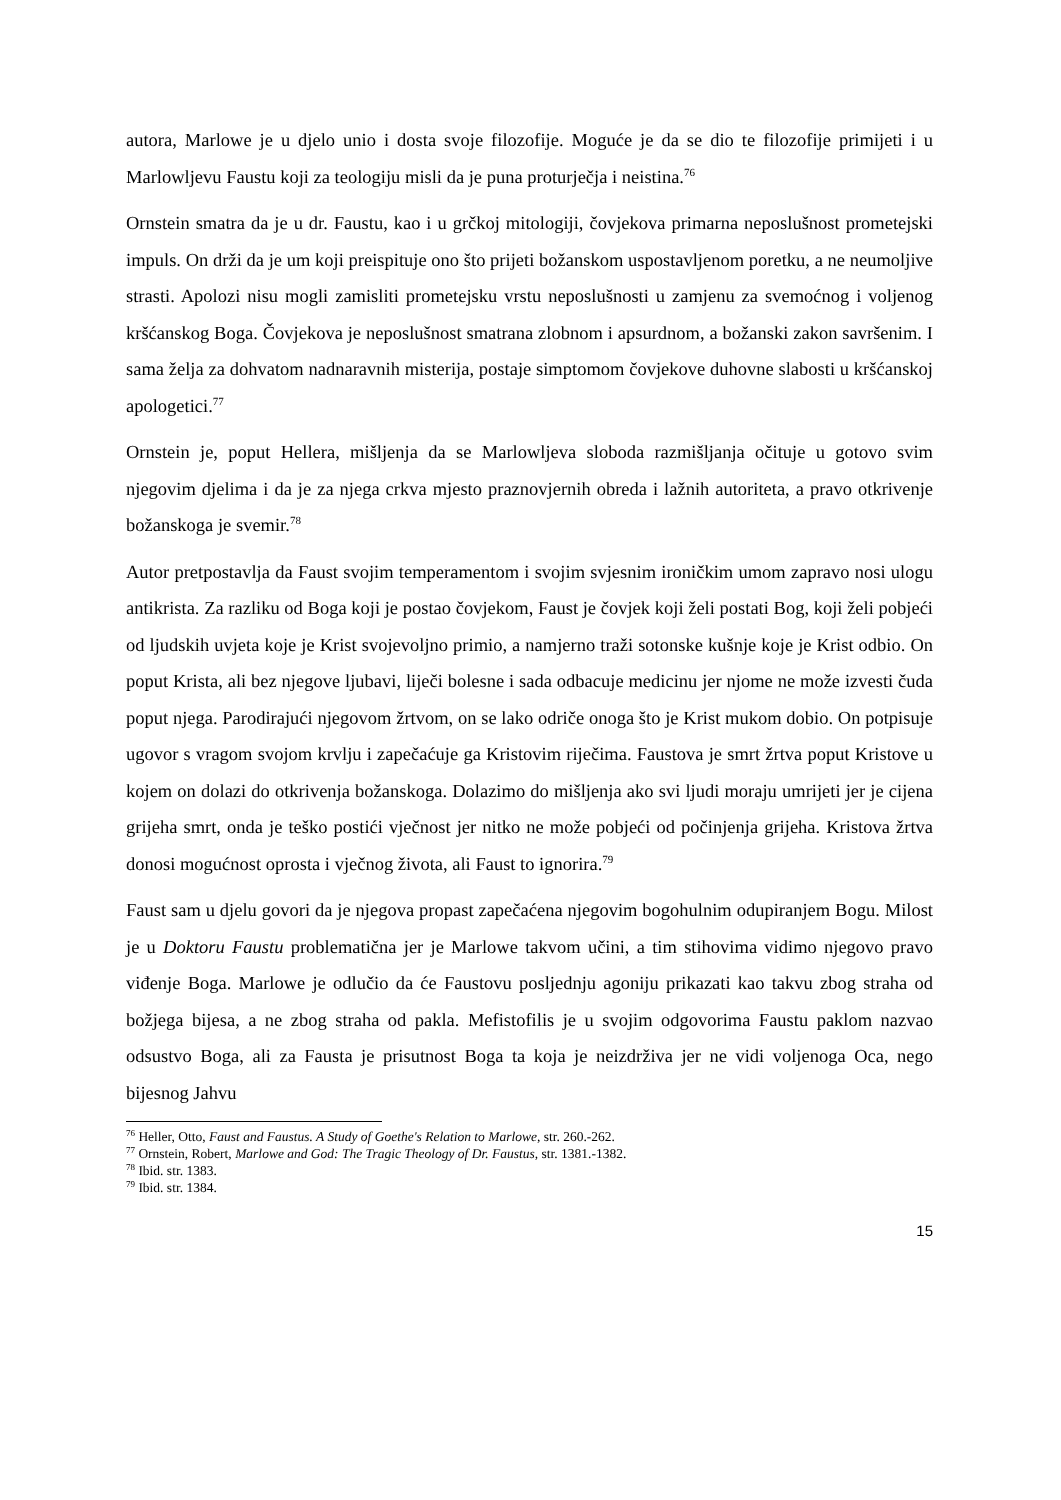autora, Marlowe je u djelo unio i dosta svoje filozofije. Moguće je da se dio te filozofije primijeti i u Marlowljevu Faustu koji za teologiju misli da je puna proturječja i neistina.<sup>76</sup>
Ornstein smatra da je u dr. Faustu, kao i u grčkoj mitologiji, čovjekova primarna neposlušnost prometejski impuls. On drži da je um koji preispituje ono što prijeti božanskom uspostavljenom poretku, a ne neumoljive strasti. Apolozi nisu mogli zamisliti prometejsku vrstu neposlušnosti u zamjenu za svemoćnog i voljenog kršćanskog Boga. Čovjekova je neposlušnost smatrana zlobnom i apsurdnom, a božanski zakon savršenim. I sama želja za dohvatom nadnaravnih misterija, postaje simptomom čovjekove duhovne slabosti u kršćanskoj apologetici.<sup>77</sup>
Ornstein je, poput Hellera, mišljenja da se Marlowljeva sloboda razmišljanja očituje u gotovo svim njegovim djelima i da je za njega crkva mjesto praznovjernih obreda i lažnih autoriteta, a pravo otkrivenje božanskoga je svemir.<sup>78</sup>
Autor pretpostavlja da Faust svojim temperamentom i svojim svjesnim ironičkim umom zapravo nosi ulogu antikrista. Za razliku od Boga koji je postao čovjekom, Faust je čovjek koji želi postati Bog, koji želi pobjeći od ljudskih uvjeta koje je Krist svojevoljno primio, a namjerno traži sotonske kušnje koje je Krist odbio. On poput Krista, ali bez njegove ljubavi, liječi bolesne i sada odbacuje medicinu jer njome ne može izvesti čuda poput njega. Parodirajući njegovom žrtvom, on se lako odriče onoga što je Krist mukom dobio. On potpisuje ugovor s vragom svojom krvlju i zapečaćuje ga Kristovim riječima. Faustova je smrt žrtva poput Kristove u kojem on dolazi do otkrivenja božanskoga. Dolazimo do mišljenja ako svi ljudi moraju umrijeti jer je cijena grijeha smrt, onda je teško postići vječnost jer nitko ne može pobjeći od počinjenja grijeha. Kristova žrtva donosi mogućnost oprosta i vječnog života, ali Faust to ignorira.<sup>79</sup>
Faust sam u djelu govori da je njegova propast zapečaćena njegovim bogohulnim odupiranjem Bogu. Milost je u Doktoru Faustu problematična jer je Marlowe takvom učini, a tim stihovima vidimo njegovo pravo viđenje Boga. Marlowe je odlučio da će Faustovu posljednju agoniju prikazati kao takvu zbog straha od božjega bijesa, a ne zbog straha od pakla. Mefistofilis je u svojim odgovorima Faustu paklom nazvao odsustvo Boga, ali za Fausta je prisutnost Boga ta koja je neizdrživa jer ne vidi voljenoga Oca, nego bijesnog Jahvu
<sup>76</sup> Heller, Otto, Faust and Faustus. A Study of Goethe's Relation to Marlowe, str. 260.-262.
<sup>77</sup> Ornstein, Robert, Marlowe and God: The Tragic Theology of Dr. Faustus, str. 1381.-1382.
<sup>78</sup> Ibid. str. 1383.
<sup>79</sup> Ibid. str. 1384.
15